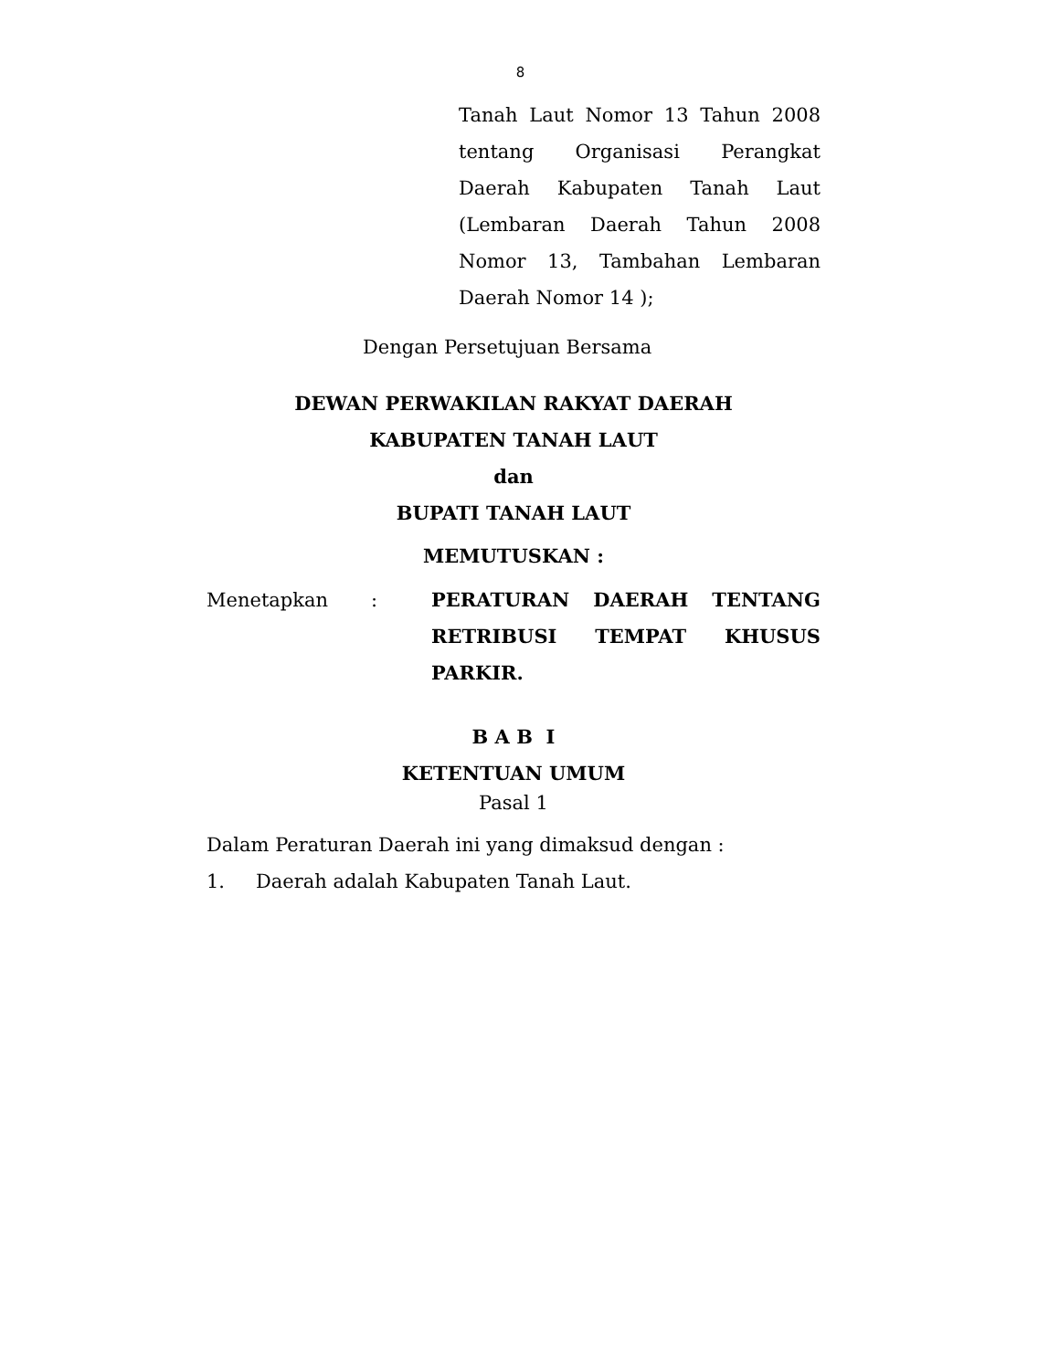8
Tanah Laut Nomor 13 Tahun 2008 tentang Organisasi Perangkat Daerah Kabupaten Tanah Laut (Lembaran Daerah Tahun 2008 Nomor 13, Tambahan Lembaran Daerah Nomor 14 );
Dengan Persetujuan Bersama
DEWAN PERWAKILAN RAKYAT DAERAH
KABUPATEN TANAH LAUT
dan
BUPATI TANAH LAUT
MEMUTUSKAN :
Menetapkan : PERATURAN DAERAH TENTANG RETRIBUSI TEMPAT KHUSUS PARKIR.
B A B I
KETENTUAN UMUM
Pasal 1
Dalam Peraturan Daerah ini yang dimaksud dengan :
1. Daerah adalah Kabupaten Tanah Laut.